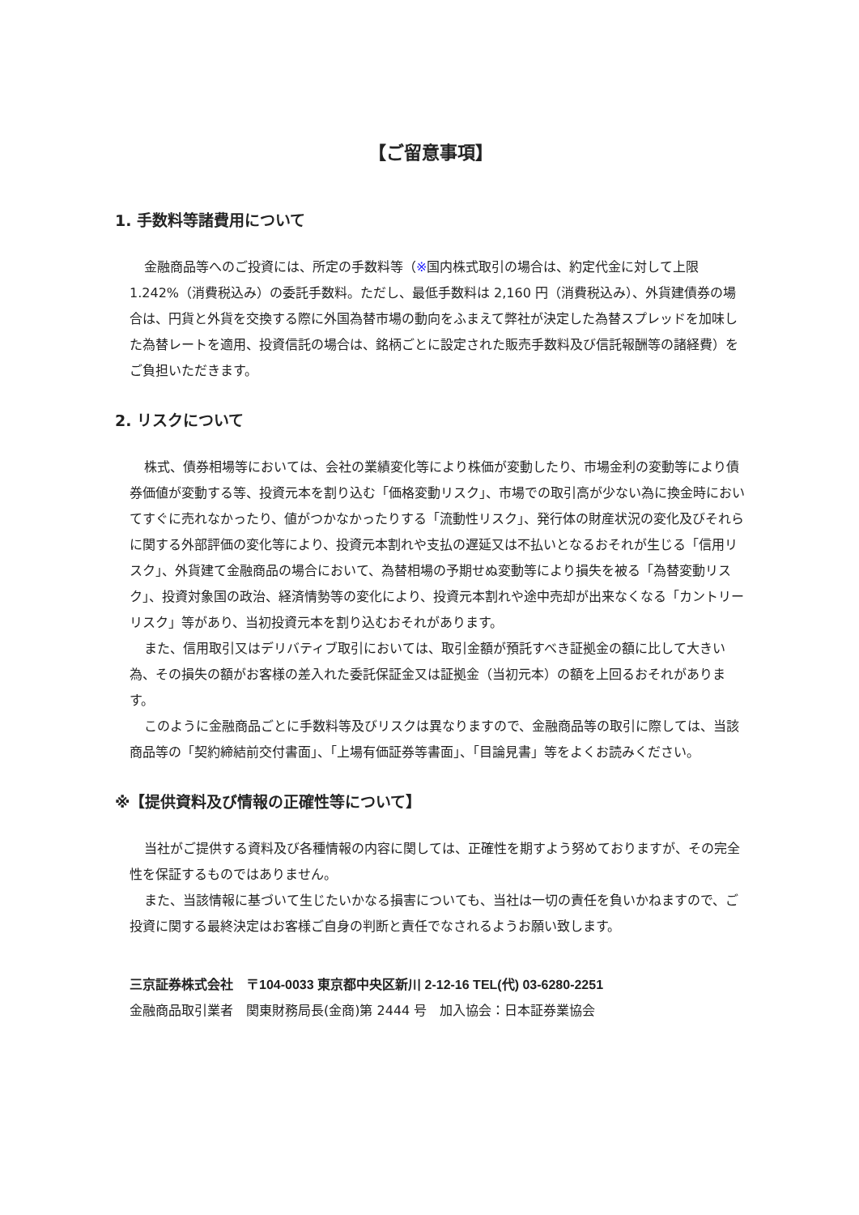【ご留意事項】
1. 手数料等諸費用について
金融商品等へのご投資には、所定の手数料等（※国内株式取引の場合は、約定代金に対して上限 1.242%（消費税込み）の委託手数料。ただし、最低手数料は 2,160 円（消費税込み）、外貨建債券の場合は、円貨と外貨を交換する際に外国為替市場の動向をふまえて弊社が決定した為替スプレッドを加味した為替レートを適用、投資信託の場合は、銘柄ごとに設定された販売手数料及び信託報酬等の諸経費）をご負担いただきます。
2. リスクについて
株式、債券相場等においては、会社の業績変化等により株価が変動したり、市場金利の変動等により債券価値が変動する等、投資元本を割り込む「価格変動リスク」、市場での取引高が少ない為に換金時においてすぐに売れなかったり、値がつかなかったりする「流動性リスク」、発行体の財産状況の変化及びそれらに関する外部評価の変化等により、投資元本割れや支払の遅延又は不払いとなるおそれが生じる「信用リスク」、外貨建て金融商品の場合において、為替相場の予期せぬ変動等により損失を被る「為替変動リスク」、投資対象国の政治、経済情勢等の変化により、投資元本割れや途中売却が出来なくなる「カントリーリスク」等があり、当初投資元本を割り込むおそれがあります。
また、信用取引又はデリバティブ取引においては、取引金額が預託すべき証拠金の額に比して大きい為、その損失の額がお客様の差入れた委託保証金又は証拠金（当初元本）の額を上回るおそれがあります。
このように金融商品ごとに手数料等及びリスクは異なりますので、金融商品等の取引に際しては、当該商品等の「契約締結前交付書面」、「上場有価証券等書面」、「目論見書」等をよくお読みください。
※【提供資料及び情報の正確性等について】
当社がご提供する資料及び各種情報の内容に関しては、正確性を期すよう努めておりますが、その完全性を保証するものではありません。
また、当該情報に基づいて生じたいかなる損害についても、当社は一切の責任を負いかねますので、ご投資に関する最終決定はお客様ご自身の判断と責任でなされるようお願い致します。
三京証券株式会社　〒104-0033 東京都中央区新川 2-12-16 TEL(代) 03-6280-2251
金融商品取引業者　関東財務局長(金商)第 2444 号　加入協会：日本証券業協会